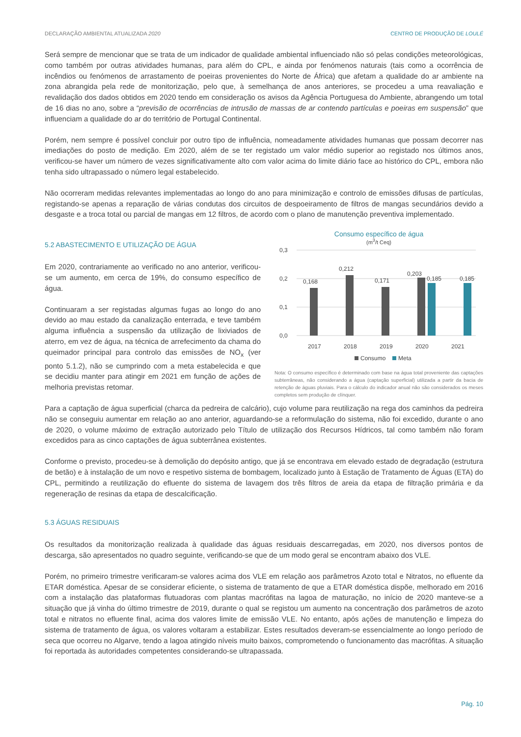DECLARAÇÃO AMBIENTAL ATUALIZADA 2020 CENTRO DE PRODUÇÃO DE LOULÉ
Será sempre de mencionar que se trata de um indicador de qualidade ambiental influenciado não só pelas condições meteorológicas, como também por outras atividades humanas, para além do CPL, e ainda por fenómenos naturais (tais como a ocorrência de incêndios ou fenómenos de arrastamento de poeiras provenientes do Norte de África) que afetam a qualidade do ar ambiente na zona abrangida pela rede de monitorização, pelo que, à semelhança de anos anteriores, se procedeu a uma reavaliação e revalidação dos dados obtidos em 2020 tendo em consideração os avisos da Agência Portuguesa do Ambiente, abrangendo um total de 16 dias no ano, sobre a “previsão de ocorrências de intrusão de massas de ar contendo partículas e poeiras em suspensão” que influenciam a qualidade do ar do território de Portugal Continental.
Porém, nem sempre é possível concluir por outro tipo de influência, nomeadamente atividades humanas que possam decorrer nas imediações do posto de medição. Em 2020, além de se ter registado um valor médio superior ao registado nos últimos anos, verificou-se haver um número de vezes significativamente alto com valor acima do limite diário face ao histórico do CPL, embora não tenha sido ultrapassado o número legal estabelecido.
Não ocorreram medidas relevantes implementadas ao longo do ano para minimização e controlo de emissões difusas de partículas, registando-se apenas a reparação de várias condutas dos circuitos de despoeiramento de filtros de mangas secundários devido a desgaste e a troca total ou parcial de mangas em 12 filtros, de acordo com o plano de manutenção preventiva implementado.
5.2 ABASTECIMENTO E UTILIZAÇÃO DE ÁGUA
Em 2020, contrariamente ao verificado no ano anterior, verificou-se um aumento, em cerca de 19%, do consumo específico de água.
Continuaram a ser registadas algumas fugas ao longo do ano devido ao mau estado da canalização enterrada, e teve também alguma influência a suspensão da utilização de lixiviados de aterro, em vez de água, na técnica de arrefecimento da chama do queimador principal para controlo das emissões de NO<sub>x</sub> (ver ponto 5.1.2), não se cumprindo com a meta estabelecida e que se decidiu manter para atingir em 2021 em função de ações de melhoria previstas retomar.
Consumo específico de água
(m<sup>3</sup>/t Ceq)
0,3
0,2
0,1
0,0
0,168
0,212
0,171
0,203
0,185
0,185
2017
2018
2019
2020
2021
Consumo
Meta
Nota: O consumo específico é determinado com base na água total proveniente das captações subterrâneas, não considerando a água (captação superficial) utilizada a partir da bacia de retenção de águas pluviais. Para o cálculo do indicador anual não são considerados os meses completos sem produção de clínquer.
Para a captação de água superficial (charca da pedreira de calcário), cujo volume para reutilização na rega dos caminhos da pedreira não se conseguiu aumentar em relação ao ano anterior, aguardando-se a reformulação do sistema, não foi excedido, durante o ano de 2020, o volume máximo de extração autorizado pelo Título de utilização dos Recursos Hídricos, tal como também não foram excedidos para as cinco captações de água subterrânea existentes.
Conforme o previsto, procedeu-se à demolição do depósito antigo, que já se encontrava em elevado estado de degradação (estrutura de betão) e à instalação de um novo e respetivo sistema de bombagem, localizado junto à Estação de Tratamento de Águas (ETA) do CPL, permitindo a reutilização do efluente do sistema de lavagem dos três filtros de areia da etapa de filtração primária e da regeneração de resinas da etapa de descalcificação.
5.3 ÁGUAS RESIDUAIS
Os resultados da monitorização realizada à qualidade das águas residuais descarregadas, em 2020, nos diversos pontos de descarga, são apresentados no quadro seguinte, verificando-se que de um modo geral se encontram abaixo dos VLE.
Porém, no primeiro trimestre verificaram-se valores acima dos VLE em relação aos parâmetros Azoto total e Nitratos, no efluente da ETAR doméstica. Apesar de se considerar eficiente, o sistema de tratamento de que a ETAR doméstica dispõe, melhorado em 2016 com a instalação das plataformas flutuadoras com plantas macrófitas na lagoa de maturação, no início de 2020 manteve-se a situação que já vinha do último trimestre de 2019, durante o qual se registou um aumento na concentração dos parâmetros de azoto total e nitratos no efluente final, acima dos valores limite de emissão VLE. No entanto, após ações de manutenção e limpeza do sistema de tratamento de água, os valores voltaram a estabilizar. Estes resultados deveram-se essencialmente ao longo período de seca que ocorreu no Algarve, tendo a lagoa atingido níveis muito baixos, comprometendo o funcionamento das macrófitas. A situação foi reportada às autoridades competentes considerando-se ultrapassada.
Pág. 10